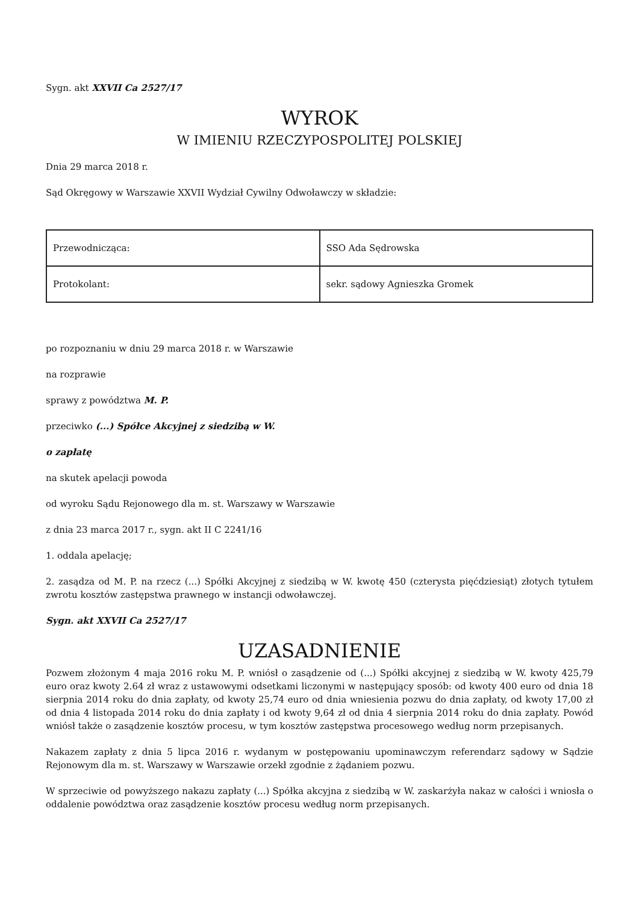Sygn. akt XXVII Ca 2527/17
WYROK
W IMIENIU RZECZYPOSPOLITEJ POLSKIEJ
Dnia 29 marca 2018 r.
Sąd Okręgowy w Warszawie XXVII Wydział Cywilny Odwoławczy w składzie:
| Przewodnicząca: | SSO Ada Sędrowska |
| Protokolant: | sekr. sądowy Agnieszka Gromek |
po rozpoznaniu w dniu 29 marca 2018 r. w Warszawie
na rozprawie
sprawy z powództwa M. P.
przeciwko (...) Spółce Akcyjnej z siedzibą w W.
o zapłatę
na skutek apelacji powoda
od wyroku Sądu Rejonowego dla m. st. Warszawy w Warszawie
z dnia 23 marca 2017 r., sygn. akt II C 2241/16
1. oddala apelację;
2. zasądza od M. P. na rzecz (...) Spółki Akcyjnej z siedzibą w W. kwotę 450 (czterysta pięćdziesiąt) złotych tytułem zwrotu kosztów zastępstwa prawnego w instancji odwoławczej.
Sygn. akt XXVII Ca 2527/17
UZASADNIENIE
Pozwem złożonym 4 maja 2016 roku M. P. wniósł o zasądzenie od (...) Spółki akcyjnej z siedzibą w W. kwoty 425,79 euro oraz kwoty 2.64 zł wraz z ustawowymi odsetkami liczonymi w następujący sposób: od kwoty 400 euro od dnia 18 sierpnia 2014 roku do dnia zapłaty, od kwoty 25,74 euro od dnia wniesienia pozwu do dnia zapłaty, od kwoty 17,00 zł od dnia 4 listopada 2014 roku do dnia zapłaty i od kwoty 9,64 zł od dnia 4 sierpnia 2014 roku do dnia zapłaty. Powód wniósł także o zasądzenie kosztów procesu, w tym kosztów zastępstwa procesowego według norm przepisanych.
Nakazem zapłaty z dnia 5 lipca 2016 r. wydanym w postępowaniu upominawczym referendarz sądowy w Sądzie Rejonowym dla m. st. Warszawy w Warszawie orzekł zgodnie z żądaniem pozwu.
W sprzeciwie od powyższego nakazu zapłaty (...) Spółka akcyjna z siedzibą w W. zaskarżyła nakaz w całości i wniosła o oddalenie powództwa oraz zasądzenie kosztów procesu według norm przepisanych.